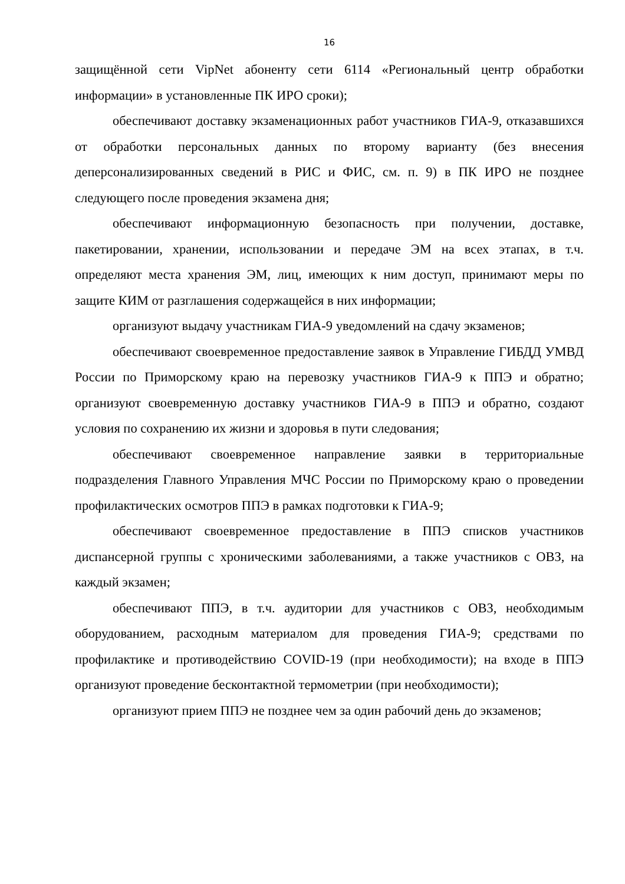16
защищённой сети VipNet абоненту сети 6114 «Региональный центр обработки информации» в установленные ПК ИРО сроки);
обеспечивают доставку экзаменационных работ участников ГИА-9, отказавшихся от обработки персональных данных по второму варианту (без внесения деперсонализированных сведений в РИС и ФИС, см. п. 9) в ПК ИРО не позднее следующего после проведения экзамена дня;
обеспечивают информационную безопасность при получении, доставке, пакетировании, хранении, использовании и передаче ЭМ на всех этапах, в т.ч. определяют места хранения ЭМ, лиц, имеющих к ним доступ, принимают меры по защите КИМ от разглашения содержащейся в них информации;
организуют выдачу участникам ГИА-9 уведомлений на сдачу экзаменов;
обеспечивают своевременное предоставление заявок в Управление ГИБДД УМВД России по Приморскому краю на перевозку участников ГИА-9 к ППЭ и обратно; организуют своевременную доставку участников ГИА-9 в ППЭ и обратно, создают условия по сохранению их жизни и здоровья в пути следования;
обеспечивают своевременное направление заявки в территориальные подразделения Главного Управления МЧС России по Приморскому краю о проведении профилактических осмотров ППЭ в рамках подготовки к ГИА-9;
обеспечивают своевременное предоставление в ППЭ списков участников диспансерной группы с хроническими заболеваниями, а также участников с ОВЗ, на каждый экзамен;
обеспечивают ППЭ, в т.ч. аудитории для участников с ОВЗ, необходимым оборудованием, расходным материалом для проведения ГИА-9; средствами по профилактике и противодействию COVID-19 (при необходимости); на входе в ППЭ организуют проведение бесконтактной термометрии (при необходимости);
организуют прием ППЭ не позднее чем за один рабочий день до экзаменов;